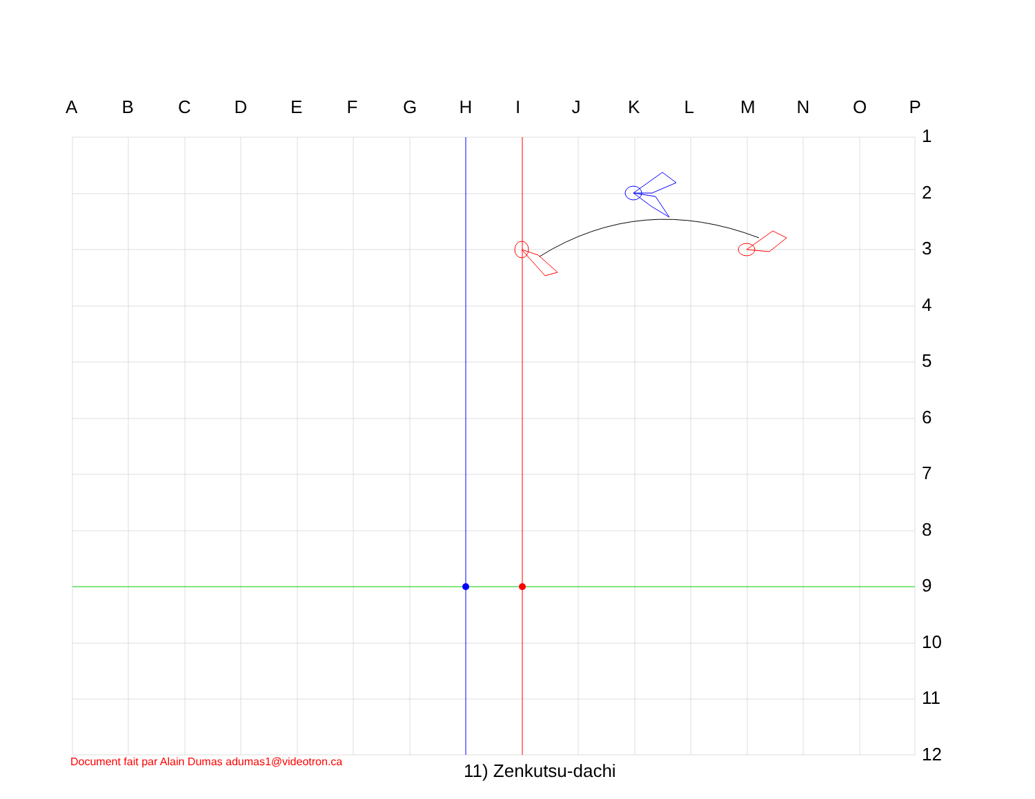ABCDEFGHIJKLMNOP
1
2
3
4
5
6
7
8
9
10
11
12
Document fait par Alain Dumas adumas1@videotron.ca
11) Zenkutsu-dachi